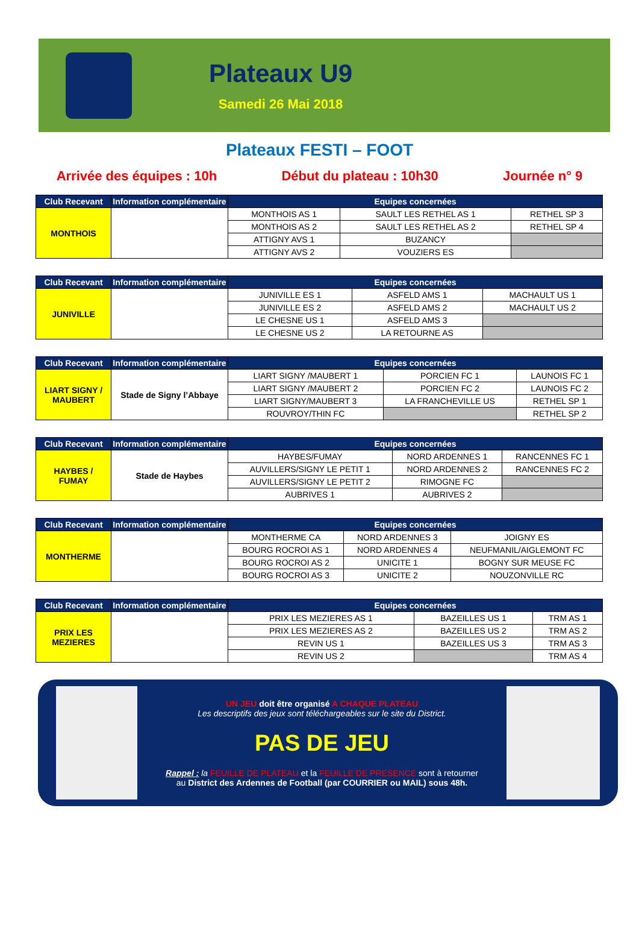Plateaux U9
Samedi 26 Mai 2018
Plateaux FESTI – FOOT
Arrivée des équipes : 10h Début du plateau : 10h30 Journée n° 9
| Club Recevant | Information complémentaire | Equipes concernées | | |
| --- | --- | --- | --- | --- |
| MONTHOIS | | MONTHOIS AS 1 | SAULT LES RETHEL AS 1 | RETHEL SP 3 |
| | | MONTHOIS AS 2 | SAULT LES RETHEL AS 2 | RETHEL SP 4 |
| | | ATTIGNY AVS 1 | BUZANCY | |
| | | ATTIGNY AVS 2 | VOUZIERS ES | |
| Club Recevant | Information complémentaire | Equipes concernées | | |
| --- | --- | --- | --- | --- |
| JUNIVILLE | | JUNIVILLE ES 1 | ASFELD AMS 1 | MACHAULT US 1 |
| | | JUNIVILLE ES 2 | ASFELD AMS 2 | MACHAULT US 2 |
| | | LE CHESNE US 1 | ASFELD AMS 3 | |
| | | LE CHESNE US 2 | LA RETOURNE AS | |
| Club Recevant | Information complémentaire | Equipes concernées | | |
| --- | --- | --- | --- | --- |
| LIART SIGNY / MAUBERT | Stade de Signy l’Abbaye | LIART SIGNY /MAUBERT 1 | PORCIEN FC 1 | LAUNOIS FC 1 |
| | | LIART SIGNY /MAUBERT 2 | PORCIEN FC 2 | LAUNOIS FC 2 |
| | | LIART SIGNY/MAUBERT 3 | LA FRANCHEVILLE US | RETHEL SP 1 |
| | | ROUVROY/THIN FC | | RETHEL SP 2 |
| Club Recevant | Information complémentaire | Equipes concernées | | |
| --- | --- | --- | --- | --- |
| HAYBES / FUMAY | Stade de Haybes | HAYBES/FUMAY | NORD ARDENNES 1 | RANCENNES FC 1 |
| | | AUVILLERS/SIGNY LE PETIT 1 | NORD ARDENNES 2 | RANCENNES FC 2 |
| | | AUVILLERS/SIGNY LE PETIT 2 | RIMOGNE FC | |
| | | AUBRIVES 1 | AUBRIVES 2 | |
| Club Recevant | Information complémentaire | Equipes concernées | | |
| --- | --- | --- | --- | --- |
| MONTHERME | | MONTHERME CA | NORD ARDENNES 3 | JOIGNY ES |
| | | BOURG ROCROI AS 1 | NORD ARDENNES 4 | NEUFMANIL/AIGLEMONT FC |
| | | BOURG ROCROI AS 2 | UNICITE 1 | BOGNY SUR MEUSE FC |
| | | BOURG ROCROI AS 3 | UNICITE 2 | NOUZONVILLE RC |
| Club Recevant | Information complémentaire | Equipes concernées | | |
| --- | --- | --- | --- | --- |
| PRIX LES MEZIERES | | PRIX LES MEZIERES AS 1 | BAZEILLES US 1 | TRM AS 1 |
| | | PRIX LES MEZIERES AS 2 | BAZEILLES US 2 | TRM AS 2 |
| | | REVIN US 1 | BAZEILLES US 3 | TRM AS 3 |
| | | REVIN US 2 | | TRM AS 4 |
UN JEU doit être organisé A CHAQUE PLATEAU
Les descriptifs des jeux sont téléchargeables sur le site du District.
PAS DE JEU
Rappel : la FEUILLE DE PLATEAU et la FEUILLE DE PRESENCE sont à retourner
au District des Ardennes de Football (par COURRIER ou MAIL) sous 48h.